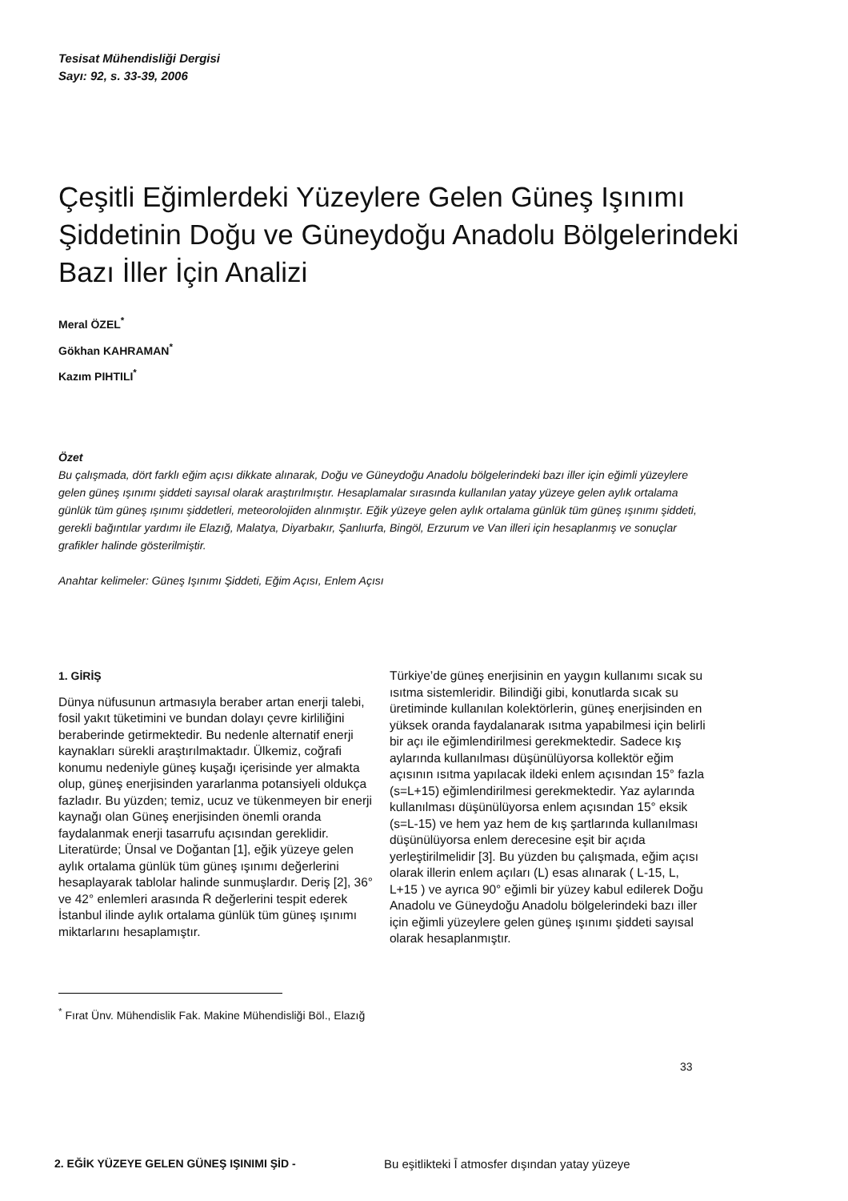Tesisat Mühendisliği Dergisi
Sayı: 92, s. 33-39, 2006
Çeşitli Eğimlerdeki Yüzeylere Gelen Güneş Işınımı Şiddetinin Doğu ve Güneydoğu Anadolu Bölgelerindeki Bazı İller İçin Analizi
Meral ÖZEL<sup>*</sup>
Gökhan KAHRAMAN<sup>*</sup>
Kazım PIHTILI<sup>*</sup>
Özet
Bu çalışmada, dört farklı eğim açısı dikkate alınarak, Doğu ve Güneydoğu Anadolu bölgelerindeki bazı iller için eğimli yüzeylere gelen güneş ışınımı şiddeti sayısal olarak araştırılmıştır. Hesaplamalar sırasında kullanılan yatay yüzeye gelen aylık ortalama günlük tüm güneş ışınımı şiddetleri, meteorolojiden alınmıştır. Eğik yüzeye gelen aylık ortalama günlük tüm güneş ışınımı şiddeti, gerekli bağıntılar yardımı ile Elazığ, Malatya, Diyarbakır, Şanlıurfa, Bingöl, Erzurum ve Van illeri için hesaplanmış ve sonuçlar grafikler halinde gösterilmiştir.
Anahtar kelimeler: Güneş Işınımı Şiddeti, Eğim Açısı, Enlem Açısı
1. GİRİŞ
Dünya nüfusunun artmasıyla beraber artan enerji talebi, fosil yakıt tüketimini ve bundan dolayı çevre kirliliğini beraberinde getirmektedir. Bu nedenle alternatif enerji kaynakları sürekli araştırılmaktadır. Ülkemiz, coğrafi konumu nedeniyle güneş kuşağı içerisinde yer almakta olup, güneş enerjisinden yararlanma potansiyeli oldukça fazladır. Bu yüzden; temiz, ucuz ve tükenmeyen bir enerji kaynağı olan Güneş enerjisinden önemli oranda faydalanmak enerji tasarrufu açısından gereklidir. Literatürde; Ünsal ve Doğantan [1], eğik yüzeye gelen aylık ortalama günlük tüm güneş ışınımı değerlerini hesaplayarak tablolar halinde sunmuşlardır. Deriş [2], 36° ve 42° enlemleri arasında R̄ değerlerini tespit ederek İstanbul ilinde aylık ortalama günlük tüm güneş ışınımı miktarlarını hesaplamıştır.
Türkiye’de güneş enerjisinin en yaygın kullanımı sıcak su ısıtma sistemleridir. Bilindiği gibi, konutlarda sıcak su üretiminde kullanılan kolektörlerin, güneş enerjisinden en yüksek oranda faydalanarak ısıtma yapabilmesi için belirli bir açı ile eğimlendirilmesi gerekmektedir. Sadece kış aylarında kullanılması düşünülüyorsa kollektör eğim açısının ısıtma yapılacak ildeki enlem açısından 15° fazla (s=L+15) eğimlendirilmesi gerekmektedir. Yaz aylarında kullanılması düşünülüyorsa enlem açısından 15° eksik (s=L-15) ve hem yaz hem de kış şartlarında kullanılması düşünülüyorsa enlem derecesine eşit bir açıda yerleştirilmelidir [3]. Bu yüzden bu çalışmada, eğim açısı olarak illerin enlem açıları (L) esas alınarak ( L-15, L, L+15 ) ve ayrıca 90° eğimli bir yüzey kabul edilerek Doğu Anadolu ve Güneydoğu Anadolu bölgelerindeki bazı iller için eğimli yüzeylere gelen güneş ışınımı şiddeti sayısal olarak hesaplanmıştır.
<sup>*</sup> Fırat Ünv. Mühendislik Fak. Makine Mühendisliği Böl., Elazığ
33
2. EĞİK YÜZEYE GELEN GÜNEŞ IŞINIMI ŞİD -
Bu eşitlikteki Ī atmosfer dışından yatay yüzeye